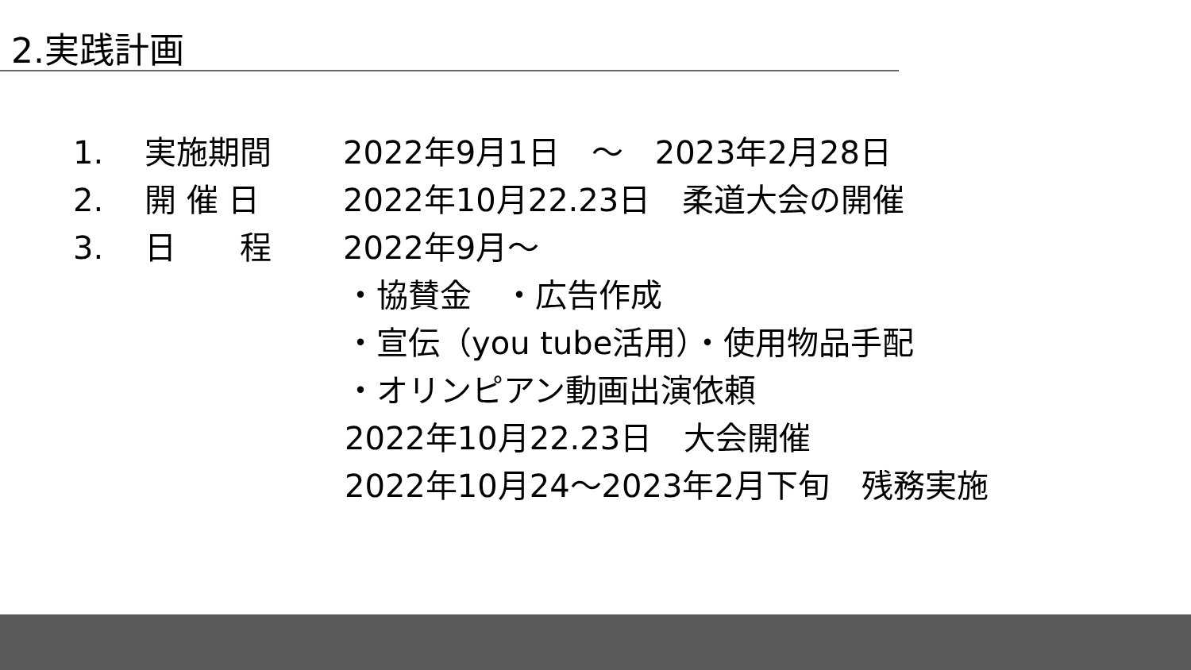2.実践計画
1. 実施期間 2022年9月1日　～　2023年2月28日
2. 開 催 日 2022年10月22.23日　柔道大会の開催
3. 日　　程 2022年9月～
・協賛金　・広告作成
・宣伝（you tube活用）・使用物品手配
・オリンピアン動画出演依頼
2022年10月22.23日　大会開催
2022年10月24～2023年2月下旬　残務実施